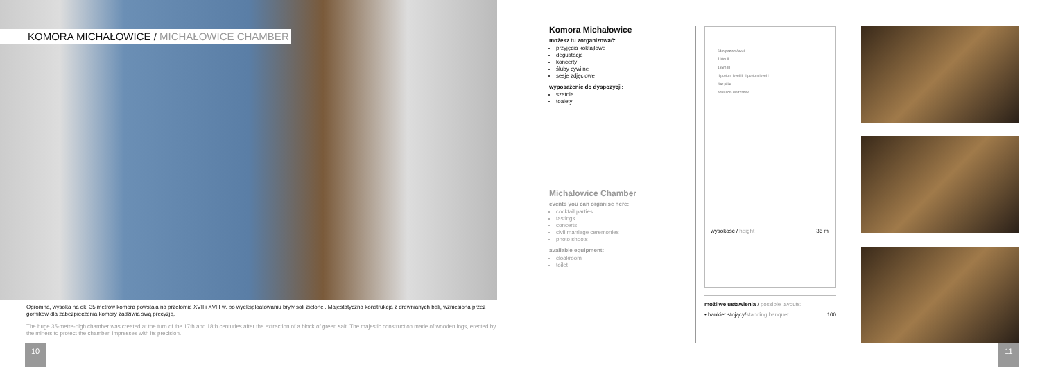KOMORA MICHAŁOWICE / MICHAŁOWICE CHAMBER
Ogromna, wysoka na ok. 35 metrów komora powstała na przełomie XVII i XVIII w. po wyeksploatowaniu bryły soli zielonej. Majestatyczna konstrukcja z drewnianych bali, wzniesiona przez górników dla zabezpieczenia komory zadziwia swą precyzją.
The huge 35-metre-high chamber was created at the turn of the 17th and 18th centuries after the extraction of a block of green salt. The majestic construction made of wooden logs, erected by the miners to protect the chamber, impresses with its precision.
10
Komora Michałowice
możesz tu zorganizować:
przyjęcia koktajlowe
degustacje
koncerty
śluby cywilne
sesje zdjęciowe
wyposażenie do dyspozycji:
szatnia
toalety
Michałowice Chamber
events you can organise here:
cocktail parties
tastings
concerts
civil marriage ceremonies
photo shoots
available equipment:
cloakroom
toilet
64m poziom/level
110m II
135m III
II poziom level II I poziom level I
filar pillar
antresola mezzanine
wysokość / height 36 m
możliwe ustawienia / possible layouts:
• bankiet stojący/standing banquet 100
11